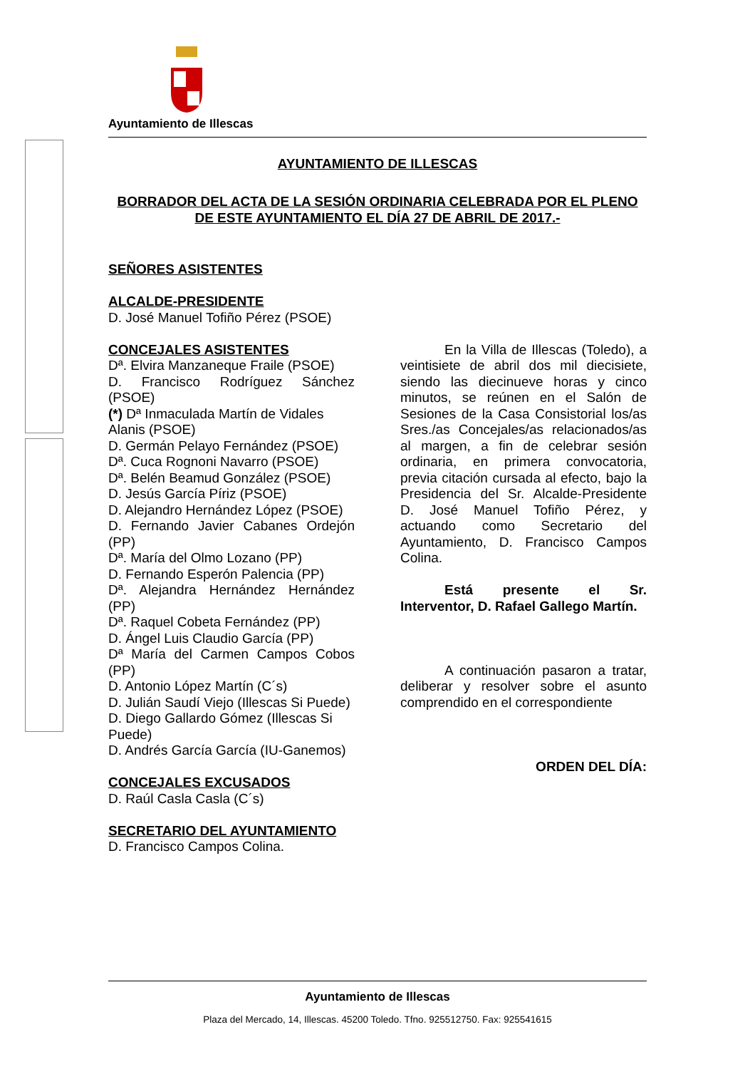Ayuntamiento de Illescas
AYUNTAMIENTO DE ILLESCAS
BORRADOR DEL ACTA DE LA SESIÓN ORDINARIA CELEBRADA POR EL PLENO DE ESTE AYUNTAMIENTO EL DÍA 27 DE ABRIL DE 2017.-
SEÑORES ASISTENTES
ALCALDE-PRESIDENTE
D. José Manuel Tofiño Pérez (PSOE)
CONCEJALES ASISTENTES
Dª. Elvira Manzaneque Fraile (PSOE)
D. Francisco Rodríguez Sánchez (PSOE)
(*) Dª Inmaculada Martín de Vidales Alanis (PSOE)
D. Germán Pelayo Fernández (PSOE)
Dª. Cuca Rognoni Navarro (PSOE)
Dª. Belén Beamud González (PSOE)
D. Jesús García Píriz (PSOE)
D. Alejandro Hernández López (PSOE)
D. Fernando Javier Cabanes Ordejón (PP)
Dª. María del Olmo Lozano (PP)
D. Fernando Esperón Palencia (PP)
Dª. Alejandra Hernández Hernández (PP)
Dª. Raquel Cobeta Fernández (PP)
D. Ángel Luis Claudio García (PP)
Dª María del Carmen Campos Cobos (PP)
D. Antonio López Martín (C´s)
D. Julián Saudí Viejo (Illescas Si Puede)
D. Diego Gallardo Gómez (Illescas Si Puede)
D. Andrés García García (IU-Ganemos)
CONCEJALES EXCUSADOS
D. Raúl Casla Casla (C´s)
SECRETARIO DEL AYUNTAMIENTO
D. Francisco Campos Colina.
En la Villa de Illescas (Toledo), a veintisiete de abril dos mil diecisiete, siendo las diecinueve horas y cinco minutos, se reúnen en el Salón de Sesiones de la Casa Consistorial los/as Sres./as Concejales/as relacionados/as al margen, a fin de celebrar sesión ordinaria, en primera convocatoria, previa citación cursada al efecto, bajo la Presidencia del Sr. Alcalde-Presidente D. José Manuel Tofiño Pérez, y actuando como Secretario del Ayuntamiento, D. Francisco Campos Colina.
Está presente el Sr. Interventor, D. Rafael Gallego Martín.
A continuación pasaron a tratar, deliberar y resolver sobre el asunto comprendido en el correspondiente
ORDEN DEL DÍA:
Ayuntamiento de Illescas
Plaza del Mercado, 14, Illescas. 45200 Toledo. Tfno. 925512750. Fax: 925541615